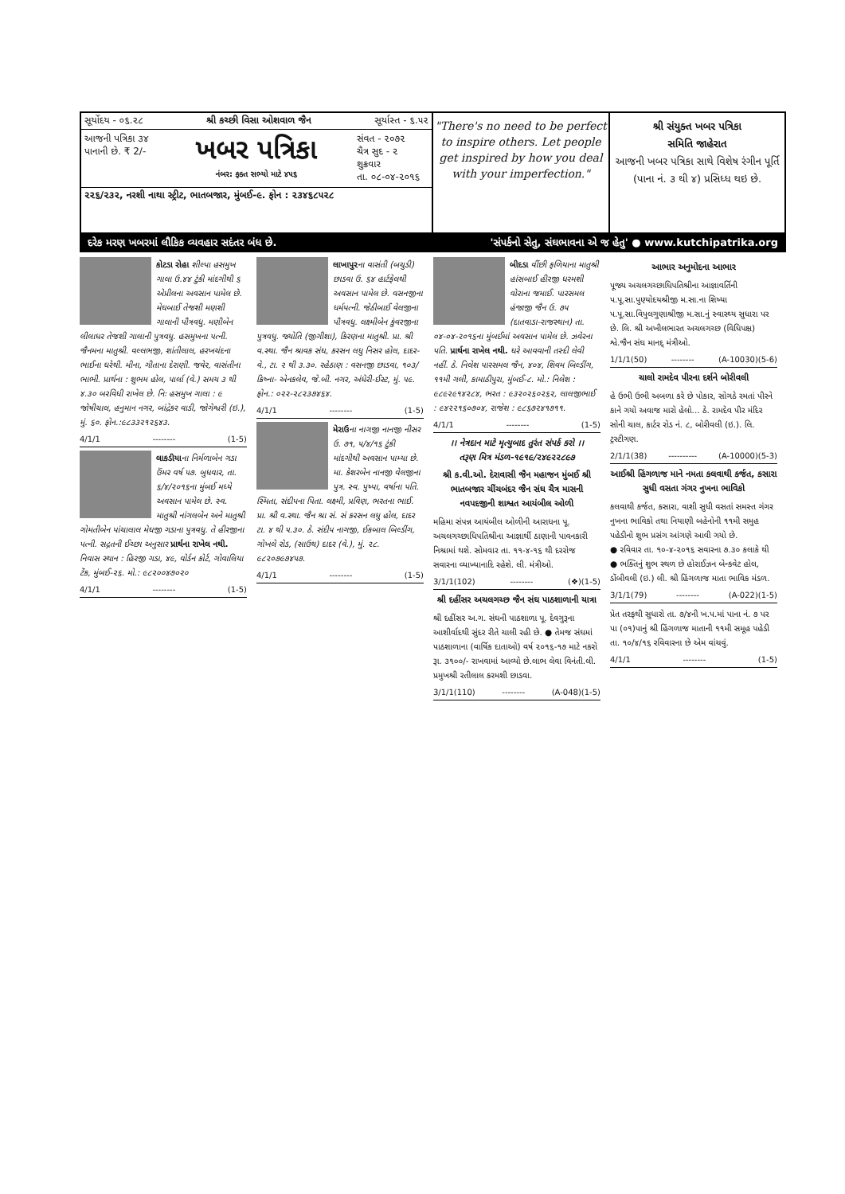સૂર્યોદય - ૦૬.૨૮ શ્રી કચ્છી વિસા ઓશવાળ જૈન સૂર્યાસ્ત - ૬.૫૨
આજની પત્રિકા ૩૪ પાનાની છે. ₹ 2/-
ખબર પત્રિકા
નંબર: ફક્ત સભ્યો માટે ૪૫૬
સંવત - ૨૦૭૨
ચૈત્ર સુદ - ૨
શુક્રવાર
તા. ૦૮-૦૪-૨૦૧૬
૨૨૬/૨૩૨, નરશી નાથા સ્ટ્રીટ, ભાતબજાર, મુંબઈ-૯. ફોન : ૨૩૪૬૮૫૨૮
"There's no need to be perfect to inspire others. Let people get inspired by how you deal with your imperfection."
શ્રી સંયુક્ત ખબર પત્રિકા
સમિતિ જાહેરાત
આજની ખબર પત્રિકા સાથે વિશેષ રંગીન પૂર્તિ (પાના નં. ૩ થી ૪) પ્રસિધ્ધ થઇ છે.
દરેક મરણ ખબરમાં લૌકિક વ્યવહાર સદંતર બંધ છે. 'સંપર્કનો સેતુ, સંઘભાવના એ જ હેતુ' ● www.kutchipatrika.org
કોટડા રોહા શીલ્પા હસમુખ ગાલા ઉ.૪૪ ટુંકી માંદગીથી ૬ એપ્રીલના અવસાન પામેલ છે. મેઘબાઈ તેજશી મણશી ગાલાની પૌત્રવધુ. મણીબેન લીલાધર તેજશી ગાલાની પુત્રવધુ. હસમુખના પત્ની. જૈનમના માતુશ્રી. વલ્લભજી, શાંતીલાલ, હરખચંદના ભાઈના ઘરેથી. મીના, ગીતાના દેરાણી. જવેર, વાસંતીના ભાભી. પ્રાર્થના : શુભમ હોલ, પાર્લા (વે.) સમય ૩ થી ૪.૩૦ બરવિધી રાખેલ છે. નિઃ હસમુખ ગાલા : ૯ જોષીચાલ, હનુમાન નગર, બાંદ્રેકર વાડી, જોગેશ્વરી (ઇ.), મું. ૬૦. ફોન.:૯૮૩૩૨૧૨૬૪૩.
4/1/1 -------- (1-5)
લાકડીયાના નિર્મળાબેન ગડા ઉંમર વર્ષ ૫૭. બુધવાર, તા. ૬/૪/૨૦૧૬ના મુંબઈ મધ્યે અવસાન પામેલ છે. સ્વ. માતુશ્રી નાંગલબેન અને માતુશ્રી ગોમતીબેન પાંચાલાલ મેઘજી ગડાના પુત્રવધુ. તે હીરજીના પત્ની. સદ્ગતની ઈચ્છા અનુસાર પ્રાર્થના રાખેલ નથી. નિવાસ સ્થાન : હિરજી ગડા, ૪૯, વોર્ડન કોર્ટ, ગોવાલિયા ટેંક, મુંબઈ-૨૬. મો.: ૯૮૨૦૦૪૭૦૨૦
4/1/1 -------- (1-5)
લાખાપુરના વાસંતી (બચુડી) છાડવા ઉ. ૬૪ હાર્ટફેલથી અવસાન પામેલ છે. વસનજીના ધર્મપત્ની. જેઠીબાઈ વેલજીના પૌત્રવધુ. લક્ષ્મીબેન કુંવરજીના પુત્રવધુ. જ્યોતિ (જીગીશા), કિરણના માતુશ્રી. પ્રા. શ્રી વ.સ્થા. જૈન શ્રાવક સંઘ, કરસન લધુ નિસર હોલ, દાદર-વે., ટા. ૨ થી ૩.૩૦. રહેઠાણ : વસનજી છાડવા, ૧૦૩/ ક્રિષ્ના- એનકલેવ, જે.બી. નગર, અંધેરી-ઈસ્ટ, મું. ૫૯. ફોન.: ૦૨૨-૨૮૨૩૭૪૬૪.
4/1/1 -------- (1-5)
મેરાઉના નાગજી નાનજી નીસર ઉ. ૭૧, ૫/૪/૧૬ ટુંકી માંદગીથી અવસાન પામ્યા છે. મા. કેશરબેન નાનજી વેલજીના પુત્ર. સ્વ. પુષ્પા, વર્ષાના પતિ. સ્મિતા, સંદીપના પિતા. લક્ષ્મી, પ્રવિણ, ભરતના ભાઈ. પ્રા. શ્રી વ.સ્થા. જૈન શ્રા સં. સં કરસન લધુ હોલ, દાદર ટા. ૪ થી ૫.૩૦. ઠે. સંદીપ નાગજી, ઈકબાલ બિલ્ડીંગ, ગોખલે રોડ, (સાઉથ) દાદર (વે.), મું. ૨૮. ૯૮૨૦૭૯૭૪૫૭.
4/1/1 -------- (1-5)
બીદડા વીંછી ફળિયાના માતુશ્રી હાંસબાઈ હીરજી ધરમશી વોરાના જમાઈ. પારસમલ હંજાજી જૈન ઉ. ૭૫ (દાતવાડા-રાજસ્થાન) તા. ૦૪-૦૪-૨૦૧૬ના મુંબઈમાં અવસાન પામેલ છે. ઝવેરના પતિ. પ્રાર્થના રાખેલ નથી. ઘરે આવવાની તસ્દી લેવી નહીં. ઠે. નિલેશ પારસમલ જૈન, ૪૦૪, શિવમ બિલ્ડીંગ, ૧૧મી ગલી, કામાઠીપુરા, મુંબઈ-૮. મો.: નિલેશ : ૯૮૯૨૯૧૪૨૮૪, ભરત : ૯૩૨૦૨૬૦૨૬૨, લાલજીભાઈ : ૯૪૨૨૧૬૦૭૦૪, રાજેશ : ૯૮૬૭૨૪૧૭૧૧.
4/1/1 -------- (1-5)
।। નેત્રદાન માટે મૃત્યુબાદ તુરંત સંપર્ક કરો ।।
તરૂણ મિત્ર મંડળ-૧૯૧૯/૨૪૯૨૨૮૯૭
શ્રી ક.વી.ઓ. દેરાવાસી જૈન મહાજન મુંબઈ શ્રી ભાતબજાર ચીંચબંદર જૈન સંઘ ચૈત્ર માસની નવપદજીની શાશ્વત આયંબીલ ઓળી
મહિમા સંપન્ન આયંબીલ ઓળીની આરાધના પૂ. અચલગચ્છાધિપતિશ્રીના આજ્ઞાર્થી ઠાણાની પાવનકારી નિશ્રામાં થશે. સોમવાર તા. ૧૧-૪-૧૬ થી દરરોજ સવારના વ્યાખ્યાનાદિ રહેશે. લી. મંત્રીઓ.
3/1/1(102) -------- (❖)(1-5)
શ્રી દહીંસર અચલગચ્છ જૈન સંઘ પાઠશાળાની યાત્રા
શ્રી દહીંસર અ.ગ. સંઘની પાઠશાળા પૂ. દેવગુરૂના આશીર્વાદથી સુંદર રીતે ચાલી રહી છે. ● તેમજ સંઘમાં પાઠશાળાના (વાર્ષિક દાતાઓ) વર્ષ ૨૦૧૬-૧૭ માટે નકરો રૂા. ૩૧૦૦/- રાખવામાં આવ્યો છે.લાભ લેવા વિનંતી.લી. પ્રમુખશ્રી રતીલાલ કરમશી છાડવા.
3/1/1(110) -------- (A-048)(1-5)
આભાર અનુમોદના આભાર
પૂજ્ય અચલગચ્છાધિપતિશ્રીના આજ્ઞાવર્તિની પ.પૂ.સા.પુણ્યોદયશ્રીજી મ.સા.ના શિષ્યા પ.પૂ.સા.વિપુલગુણાશ્રીજી મ.સા.નું સ્વાસ્થ્ય સુધારા પર છે. લિ. શ્રી અખીલભારત અચલગચ્છ (વિધિપક્ષ) શ્વે.જૈન સંઘ માનદ્ મંત્રીઓ.
1/1/1(50) -------- (A-10030)(5-6)
ચાલો રામદેવ પીરના દર્શને બોરીવલી
હે ઉભી ઉભી અબળા કરે છે પોકાર, સોગઠે રમતાં પીરને કાને ગયો અવાજ મારો હેલો... ઠે. રામદેવ પીર મંદિર સોની ચાલ, કાર્ટર રોડ નં. ૮, બોરીવલી (ઇ.). લિ. ટ્રસ્ટીગણ.
2/1/1(38) ---------- (A-10000)(5-3)
આઈશ્રી હિંગળાજ માને નમતા કલવાથી કર્જત, કસારા સુધી વસતા ગંગર નુખના ભાવિકો
કલવાથી કર્જત, કસારા, વાશી સુધી વસતાં સમસ્ત ગંગર નુખના ભાવિકો તથા નિયાણી બહેનોની ૧૧મી સમુહ પહેડીનો શુભ પ્રસંગ આંગણે આવી ગયો છે.
● રવિવાર તા. ૧૦-૪-૨૦૧૬ સવારના ૭.૩૦ કલાકે થી
● ભક્તિનું શુભ સ્થળ છે હોરાઈઝન બેન્કવેટ હોલ, ડોંબીવલી (ઇ.) લી. શ્રી હિંગળાજ માતા ભાવિક મંડળ.
3/1/1(79) -------- (A-022)(1-5)
પ્રેત તરફથી સુધારો તા. ૭/૪ની ખ.પ.માં પાના નં. ૭ પર પા (૦૧)પાનું શ્રી હિંગળાજ માતાની ૧૧મી સમૂહ પહેડી તા. ૧૦/૪/૧૬ રવિવારના છે એમ વાંચવું.
4/1/1 -------- (1-5)